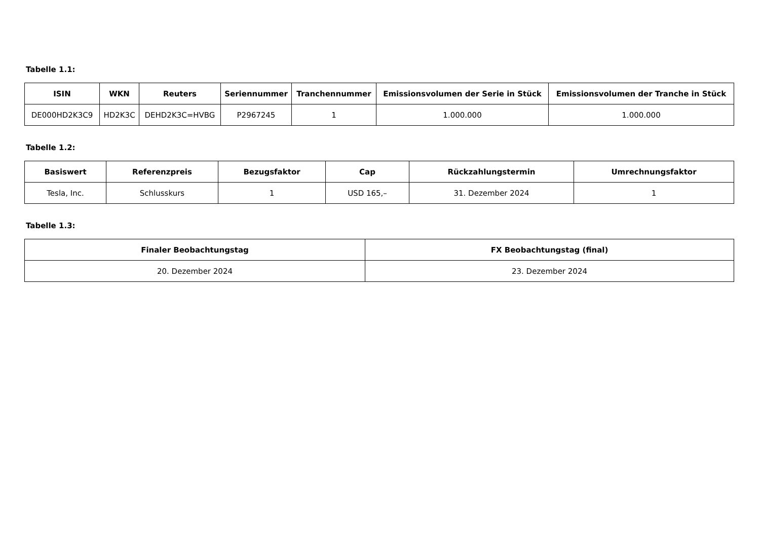Tabelle 1.1:
| ISIN | WKN | Reuters | Seriennummer | Tranchennummer | Emissionsvolumen der Serie in Stück | Emissionsvolumen der Tranche in Stück |
| --- | --- | --- | --- | --- | --- | --- |
| DE000HD2K3C9 | HD2K3C | DEHD2K3C=HVBG | P2967245 | 1 | 1.000.000 | 1.000.000 |
Tabelle 1.2:
| Basiswert | Referenzpreis | Bezugsfaktor | Cap | Rückzahlungstermin | Umrechnungsfaktor |
| --- | --- | --- | --- | --- | --- |
| Tesla, Inc. | Schlusskurs | 1 | USD 165,– | 31. Dezember 2024 | 1 |
Tabelle 1.3:
| Finaler Beobachtungstag | FX Beobachtungstag (final) |
| --- | --- |
| 20. Dezember 2024 | 23. Dezember 2024 |